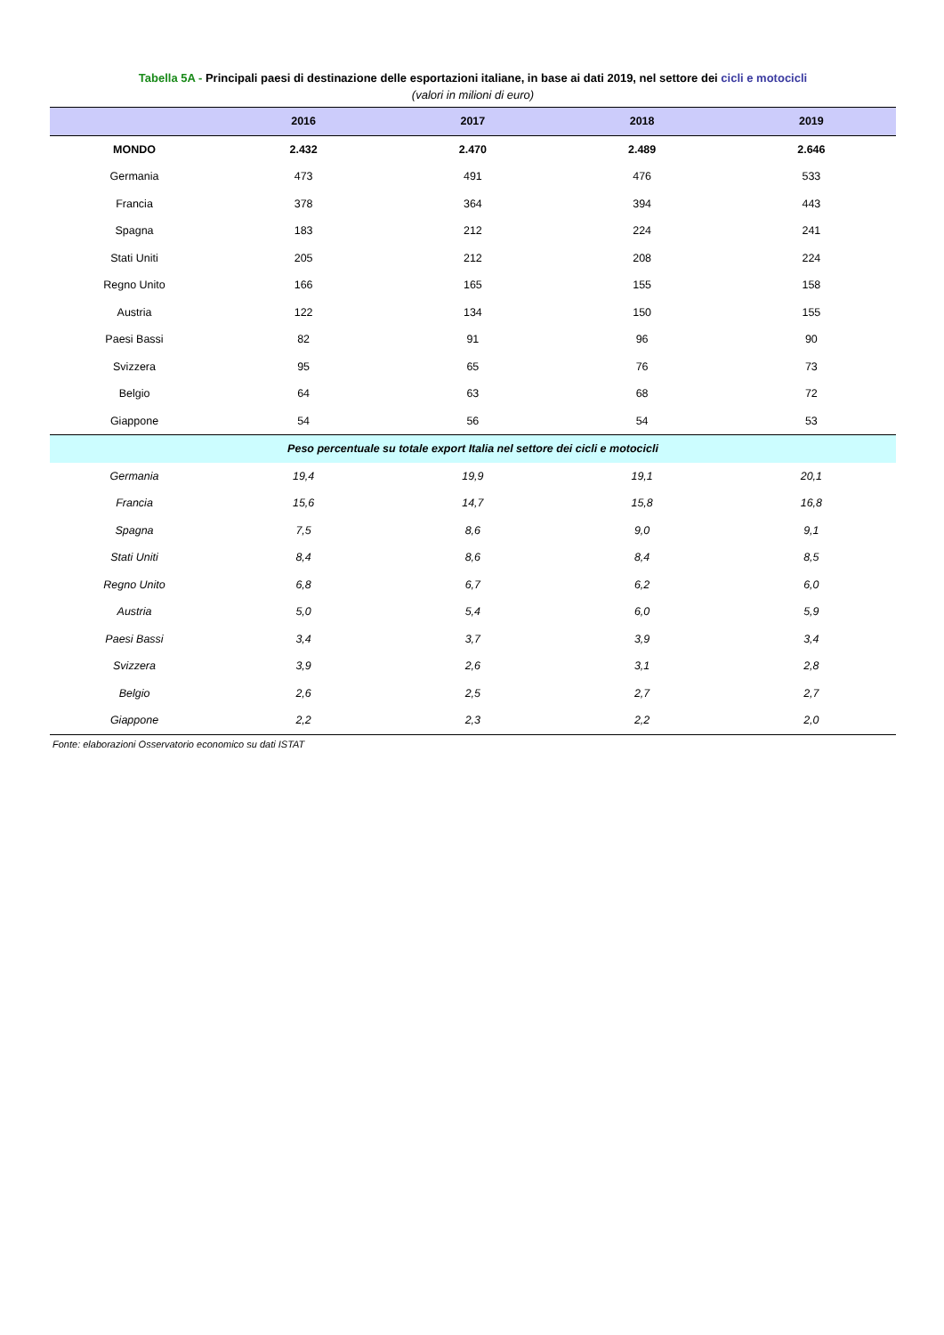Tabella 5A - Principali paesi di destinazione delle esportazioni italiane, in base ai dati 2019, nel settore dei cicli e motocicli
(valori in milioni di euro)
| | 2016 | 2017 | 2018 | 2019 |
| --- | --- | --- | --- | --- |
| MONDO | 2.432 | 2.470 | 2.489 | 2.646 |
| Germania | 473 | 491 | 476 | 533 |
| Francia | 378 | 364 | 394 | 443 |
| Spagna | 183 | 212 | 224 | 241 |
| Stati Uniti | 205 | 212 | 208 | 224 |
| Regno Unito | 166 | 165 | 155 | 158 |
| Austria | 122 | 134 | 150 | 155 |
| Paesi Bassi | 82 | 91 | 96 | 90 |
| Svizzera | 95 | 65 | 76 | 73 |
| Belgio | 64 | 63 | 68 | 72 |
| Giappone | 54 | 56 | 54 | 53 |
| Peso percentuale su totale export Italia nel settore dei cicli e motocicli | | | | |
| Germania | 19,4 | 19,9 | 19,1 | 20,1 |
| Francia | 15,6 | 14,7 | 15,8 | 16,8 |
| Spagna | 7,5 | 8,6 | 9,0 | 9,1 |
| Stati Uniti | 8,4 | 8,6 | 8,4 | 8,5 |
| Regno Unito | 6,8 | 6,7 | 6,2 | 6,0 |
| Austria | 5,0 | 5,4 | 6,0 | 5,9 |
| Paesi Bassi | 3,4 | 3,7 | 3,9 | 3,4 |
| Svizzera | 3,9 | 2,6 | 3,1 | 2,8 |
| Belgio | 2,6 | 2,5 | 2,7 | 2,7 |
| Giappone | 2,2 | 2,3 | 2,2 | 2,0 |
Fonte: elaborazioni Osservatorio economico su dati ISTAT